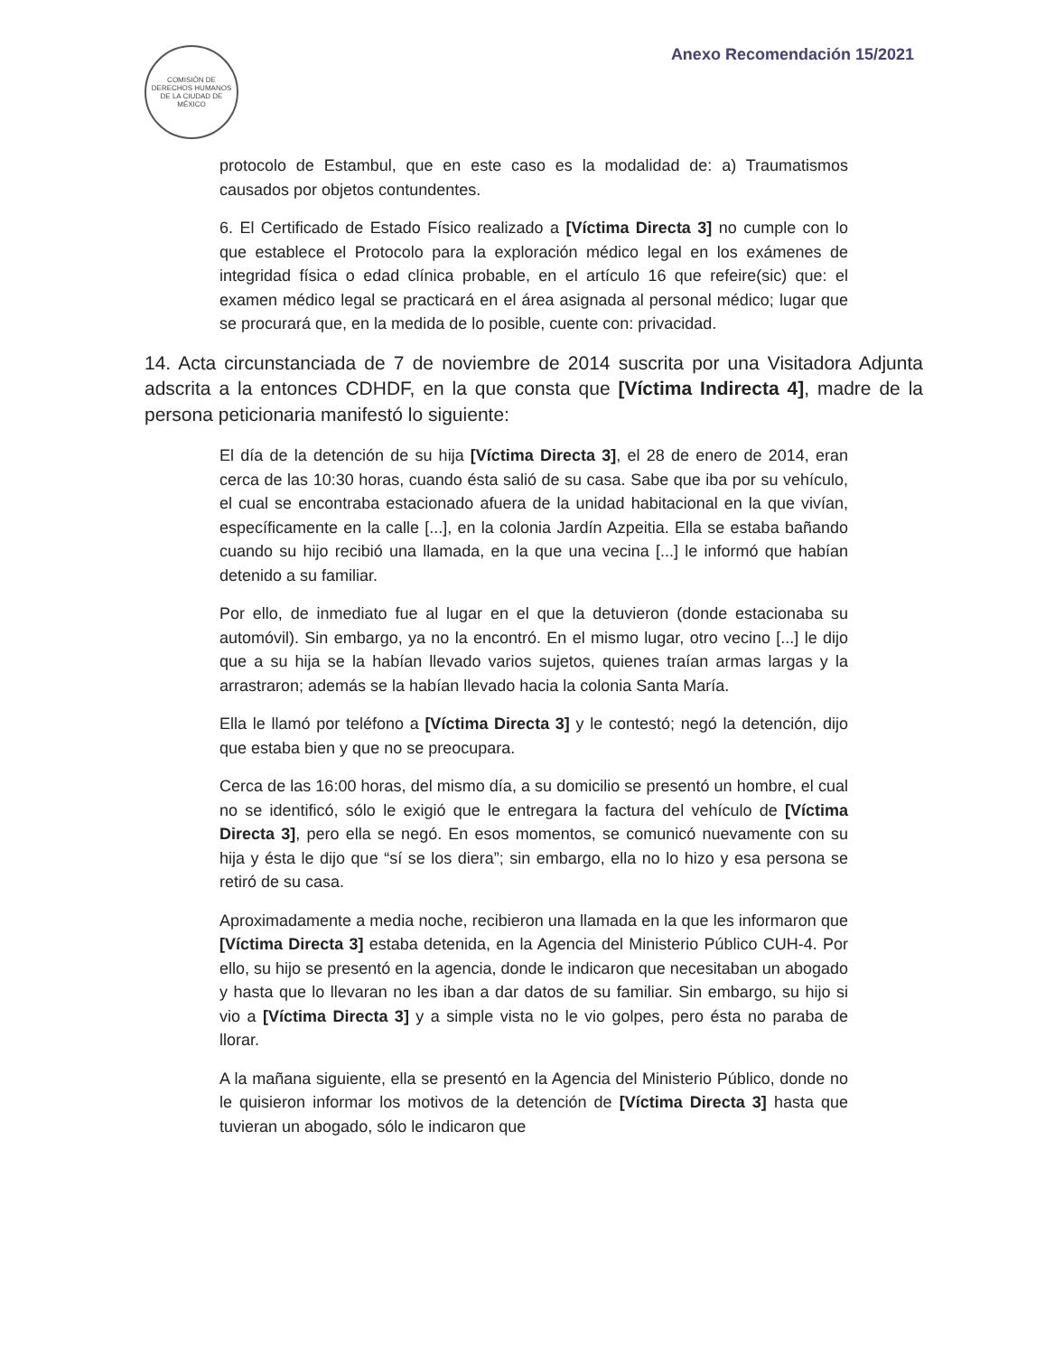COMISIÓN DE DERECHOS HUMANOS DE LA CIUDAD DE MÉXICO
Anexo Recomendación 15/2021
protocolo de Estambul, que en este caso es la modalidad de: a) Traumatismos causados por objetos contundentes.
6. El Certificado de Estado Físico realizado a [Víctima Directa 3] no cumple con lo que establece el Protocolo para la exploración médico legal en los exámenes de integridad física o edad clínica probable, en el artículo 16 que refeire(sic) que: el examen médico legal se practicará en el área asignada al personal médico; lugar que se procurará que, en la medida de lo posible, cuente con: privacidad.
14. Acta circunstanciada de 7 de noviembre de 2014 suscrita por una Visitadora Adjunta adscrita a la entonces CDHDF, en la que consta que [Víctima Indirecta 4], madre de la persona peticionaria manifestó lo siguiente:
El día de la detención de su hija [Víctima Directa 3], el 28 de enero de 2014, eran cerca de las 10:30 horas, cuando ésta salió de su casa. Sabe que iba por su vehículo, el cual se encontraba estacionado afuera de la unidad habitacional en la que vivían, específicamente en la calle [...], en la colonia Jardín Azpeitia. Ella se estaba bañando cuando su hijo recibió una llamada, en la que una vecina [...] le informó que habían detenido a su familiar.
Por ello, de inmediato fue al lugar en el que la detuvieron (donde estacionaba su automóvil). Sin embargo, ya no la encontró. En el mismo lugar, otro vecino [...] le dijo que a su hija se la habían llevado varios sujetos, quienes traían armas largas y la arrastraron; además se la habían llevado hacia la colonia Santa María.
Ella le llamó por teléfono a [Víctima Directa 3] y le contestó; negó la detención, dijo que estaba bien y que no se preocupara.
Cerca de las 16:00 horas, del mismo día, a su domicilio se presentó un hombre, el cual no se identificó, sólo le exigió que le entregara la factura del vehículo de [Víctima Directa 3], pero ella se negó. En esos momentos, se comunicó nuevamente con su hija y ésta le dijo que “sí se los diera”; sin embargo, ella no lo hizo y esa persona se retiró de su casa.
Aproximadamente a media noche, recibieron una llamada en la que les informaron que [Víctima Directa 3] estaba detenida, en la Agencia del Ministerio Público CUH-4. Por ello, su hijo se presentó en la agencia, donde le indicaron que necesitaban un abogado y hasta que lo llevaran no les iban a dar datos de su familiar. Sin embargo, su hijo si vio a [Víctima Directa 3] y a simple vista no le vio golpes, pero ésta no paraba de llorar.
A la mañana siguiente, ella se presentó en la Agencia del Ministerio Público, donde no le quisieron informar los motivos de la detención de [Víctima Directa 3] hasta que tuvieran un abogado, sólo le indicaron que